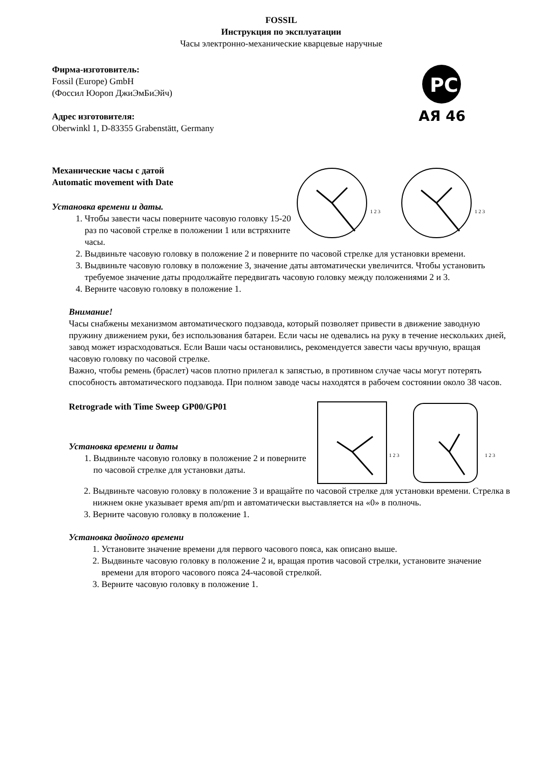FOSSIL
Инструкция по эксплуатации
Часы электронно-механические кварцевые наручные
Фирма-изготовитель:
Fossil (Europe) GmbH
(Фоссил Юороп ДжиЭмБиЭйч)
Адрес изготовителя:
Oberwinkl 1, D-83355 Grabenstätt, Germany
PC
АЯ 46
Механические часы с датой
Automatic movement with Date
Установка времени и даты.
1. Чтобы завести часы поверните часовую головку 15-20 раз по часовой стрелке в положении 1 или встряхните часы.
1 2 3
1 2 3
2. Выдвиньте часовую головку в положение 2 и поверните по часовой стрелке для установки времени.
3. Выдвиньте часовую головку в положение 3, значение даты автоматически увеличится. Чтобы установить требуемое значение даты продолжайте передвигать часовую головку между положениями 2 и 3.
4. Верните часовую головку в положение 1.
Внимание!
Часы снабжены механизмом автоматического подзавода, который позволяет привести в движение заводную пружину движением руки, без использования батареи. Если часы не одевались на руку в течение нескольких дней, завод может израсходоваться. Если Ваши часы остановились, рекомендуется завести часы вручную, вращая часовую головку по часовой стрелке.
Важно, чтобы ремень (браслет) часов плотно прилегал к запястью, в противном случае часы могут потерять способность автоматического подзавода. При полном заводе часы находятся в рабочем состоянии около 38 часов.
Retrograde with Time Sweep GP00/GP01
Установка времени и даты
1. Выдвиньте часовую головку в положение 2 и поверните по часовой стрелке для установки даты.
1 2 3
1 2 3
2. Выдвиньте часовую головку в положение 3 и вращайте по часовой стрелке для установки времени. Стрелка в нижнем окне указывает время am/pm и автоматически выставляется на «0» в полночь.
3. Верните часовую головку в положение 1.
Установка двойного времени
1. Установите значение времени для первого часового пояса, как описано выше.
2. Выдвиньте часовую головку в положение 2 и, вращая против часовой стрелки, установите значение времени для второго часового пояса 24-часовой стрелкой.
3. Верните часовую головку в положение 1.